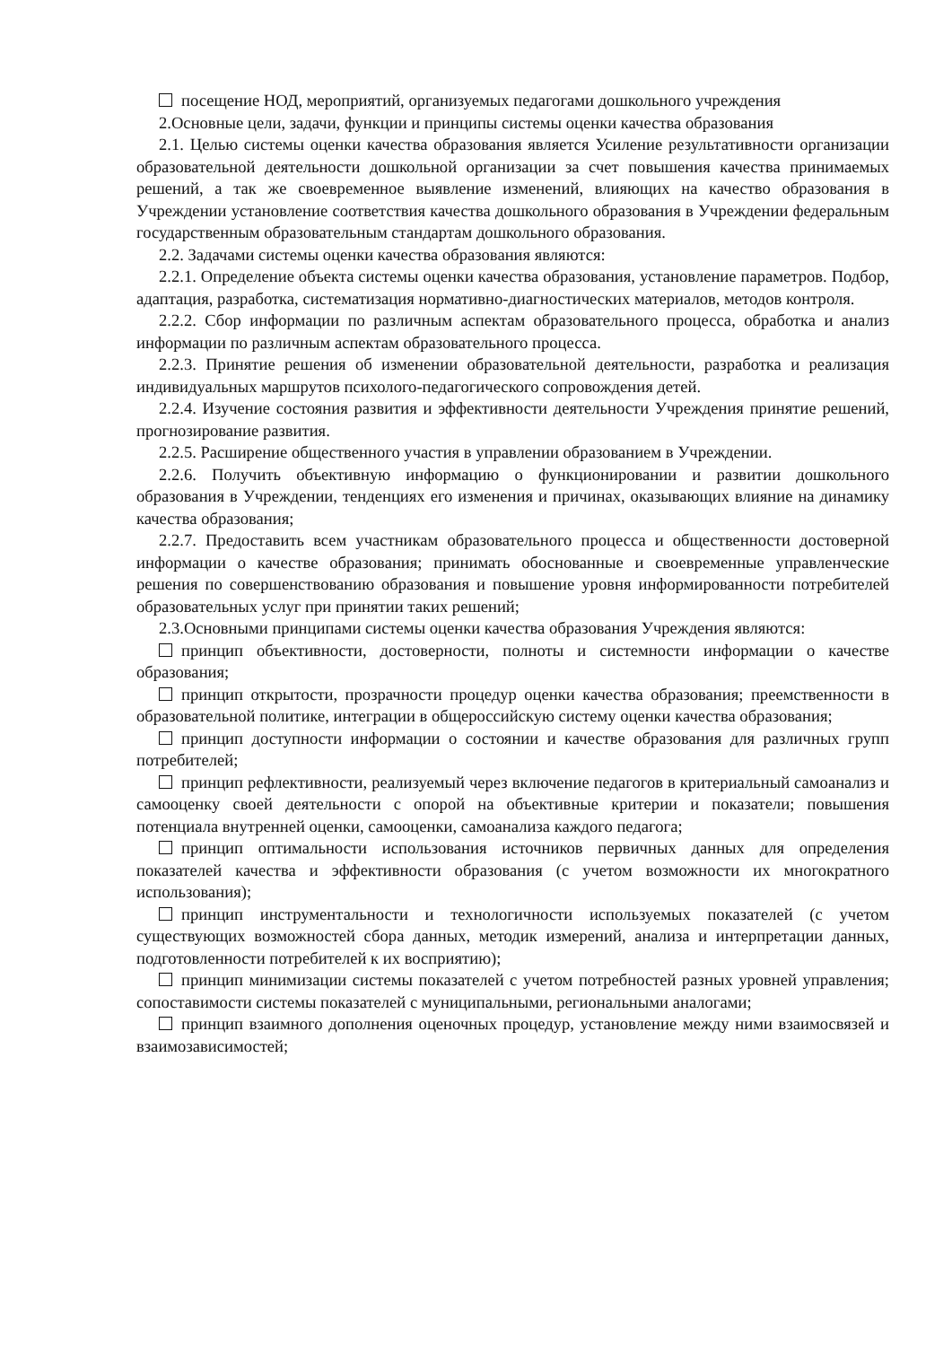посещение НОД, мероприятий, организуемых педагогами дошкольного учреждения
2.Основные цели, задачи, функции и принципы системы оценки качества образования
2.1. Целью системы оценки качества образования является Усиление результативности организации образовательной деятельности дошкольной организации за счет повышения качества принимаемых решений, а так же своевременное выявление изменений, влияющих на качество образования в Учреждении установление соответствия качества дошкольного образования в Учреждении федеральным государственным образовательным стандартам дошкольного образования.
2.2. Задачами системы оценки качества образования являются:
2.2.1. Определение объекта системы оценки качества образования, установление параметров. Подбор, адаптация, разработка, систематизация нормативно-диагностических материалов, методов контроля.
2.2.2. Сбор информации по различным аспектам образовательного процесса, обработка и анализ информации по различным аспектам образовательного процесса.
2.2.3. Принятие решения об изменении образовательной деятельности, разработка и реализация индивидуальных маршрутов психолого-педагогического сопровождения детей.
2.2.4. Изучение состояния развития и эффективности деятельности Учреждения принятие решений, прогнозирование развития.
2.2.5. Расширение общественного участия в управлении образованием в Учреждении.
2.2.6. Получить объективную информацию о функционировании и развитии дошкольного образования в Учреждении, тенденциях его изменения и причинах, оказывающих влияние на динамику качества образования;
2.2.7. Предоставить всем участникам образовательного процесса и общественности достоверной информации о качестве образования; принимать обоснованные и своевременные управленческие решения по совершенствованию образования и повышение уровня информированности потребителей образовательных услуг при принятии таких решений;
2.3.Основными принципами системы оценки качества образования Учреждения являются:
принцип объективности, достоверности, полноты и системности информации о качестве образования;
принцип открытости, прозрачности процедур оценки качества образования; преемственности в образовательной политике, интеграции в общероссийскую систему оценки качества образования;
принцип доступности информации о состоянии и качестве образования для различных групп потребителей;
принцип рефлективности, реализуемый через включение педагогов в критериальный самоанализ и самооценку своей деятельности с опорой на объективные критерии и показатели; повышения потенциала внутренней оценки, самооценки, самоанализа каждого педагога;
принцип оптимальности использования источников первичных данных для определения показателей качества и эффективности образования (с учетом возможности их многократного использования);
принцип инструментальности и технологичности используемых показателей (с учетом существующих возможностей сбора данных, методик измерений, анализа и интерпретации данных, подготовленности потребителей к их восприятию);
принцип минимизации системы показателей с учетом потребностей разных уровней управления; сопоставимости системы показателей с муниципальными, региональными аналогами;
принцип взаимного дополнения оценочных процедур, установление между ними взаимосвязей и взаимозависимостей;